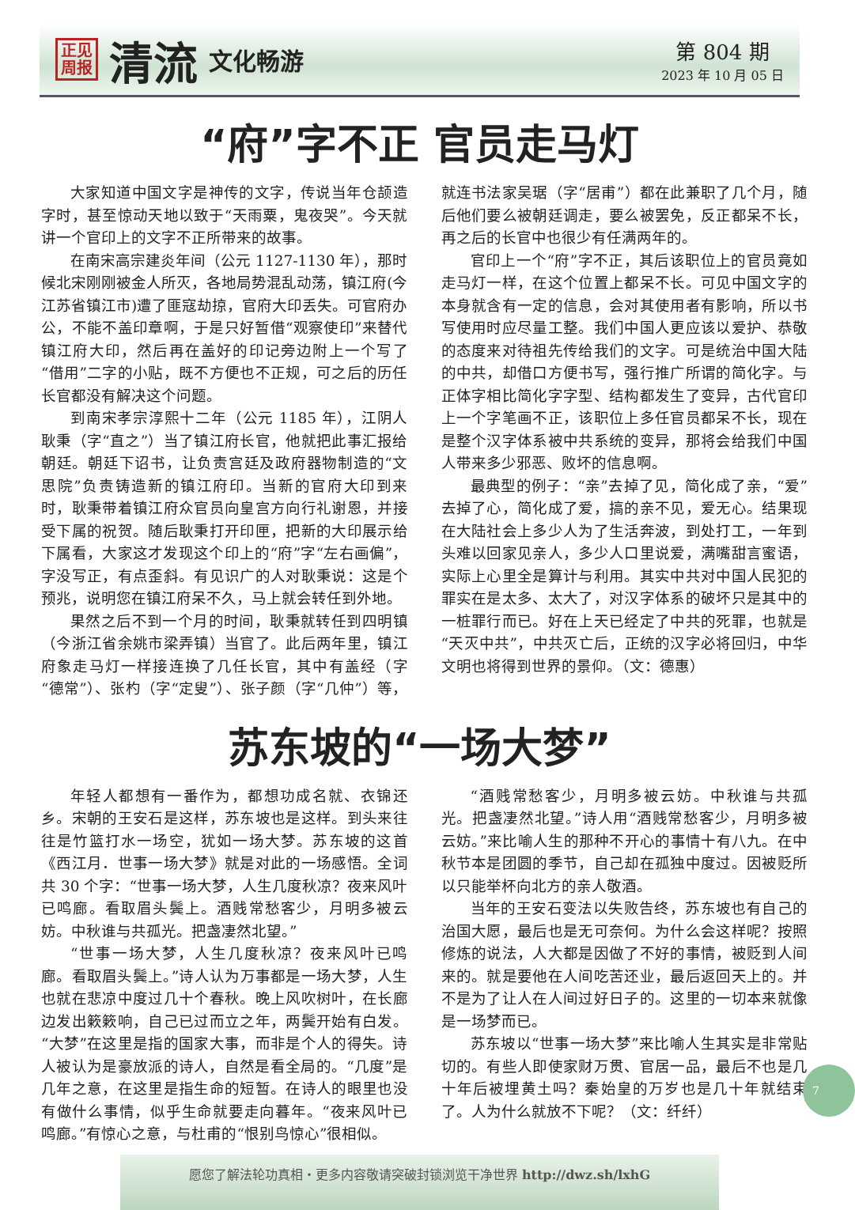正见
周报
清流 文化畅游
第 804 期
2023 年 10 月 05 日
“府”字不正 官员走马灯
大家知道中国文字是神传的文字，传说当年仓颉造字时，甚至惊动天地以致于“天雨粟，鬼夜哭”。今天就讲一个官印上的文字不正所带来的故事。
在南宋高宗建炎年间（公元 1127-1130 年），那时候北宋刚刚被金人所灭，各地局势混乱动荡，镇江府(今江苏省镇江市)遭了匪寇劫掠，官府大印丢失。可官府办公，不能不盖印章啊，于是只好暂借“观察使印”来替代镇江府大印，然后再在盖好的印记旁边附上一个写了“借用”二字的小贴，既不方便也不正规，可之后的历任长官都没有解决这个问题。
到南宋孝宗淳熙十二年（公元 1185 年），江阴人耿秉（字“直之”）当了镇江府长官，他就把此事汇报给朝廷。朝廷下诏书，让负责宫廷及政府器物制造的“文思院”负责铸造新的镇江府印。当新的官府大印到来时，耿秉带着镇江府众官员向皇宫方向行礼谢恩，并接受下属的祝贺。随后耿秉打开印匣，把新的大印展示给下属看，大家这才发现这个印上的“府”字“左右画偏”，字没写正，有点歪斜。有见识广的人对耿秉说：这是个预兆，说明您在镇江府呆不久，马上就会转任到外地。
果然之后不到一个月的时间，耿秉就转任到四明镇（今浙江省余姚市梁弄镇）当官了。此后两年里，镇江府象走马灯一样接连换了几任长官，其中有盖经（字“德常”）、张杓（字“定叟”）、张子颜（字“几仲”）等，就连书法家吴琚（字“居甫”）都在此兼职了几个月，随后他们要么被朝廷调走，要么被罢免，反正都呆不长，再之后的长官中也很少有任满两年的。
官印上一个“府”字不正，其后该职位上的官员竟如走马灯一样，在这个位置上都呆不长。可见中国文字的本身就含有一定的信息，会对其使用者有影响，所以书写使用时应尽量工整。我们中国人更应该以爱护、恭敬的态度来对待祖先传给我们的文字。可是统治中国大陆的中共，却借口方便书写，强行推广所谓的简化字。与正体字相比简化字字型、结构都发生了变异，古代官印上一个字笔画不正，该职位上多任官员都呆不长，现在是整个汉字体系被中共系统的变异，那将会给我们中国人带来多少邪恶、败坏的信息啊。
最典型的例子：“亲”去掉了见，简化成了亲，“爱”去掉了心，简化成了爱，搞的亲不见，爱无心。结果现在大陆社会上多少人为了生活奔波，到处打工，一年到头难以回家见亲人，多少人口里说爱，满嘴甜言蜜语，实际上心里全是算计与利用。其实中共对中国人民犯的罪实在是太多、太大了，对汉字体系的破坏只是其中的一桩罪行而已。好在上天已经定了中共的死罪，也就是“天灭中共”，中共灭亡后，正统的汉字必将回归，中华文明也将得到世界的景仰。（文：德惠）
苏东坡的“一场大梦”
年轻人都想有一番作为，都想功成名就、衣锦还乡。宋朝的王安石是这样，苏东坡也是这样。到头来往往是竹篮打水一场空，犹如一场大梦。苏东坡的这首《西江月．世事一场大梦》就是对此的一场感悟。全词共 30 个字：“世事一场大梦，人生几度秋凉？夜来风叶已鸣廊。看取眉头鬓上。酒贱常愁客少，月明多被云妨。中秋谁与共孤光。把盏凄然北望。”
“世事一场大梦，人生几度秋凉？夜来风叶已鸣廊。看取眉头鬓上。”诗人认为万事都是一场大梦，人生也就在悲凉中度过几十个春秋。晚上风吹树叶，在长廊边发出簌簌响，自己已过而立之年，两鬓开始有白发。“大梦”在这里是指的国家大事，而非是个人的得失。诗人被认为是豪放派的诗人，自然是看全局的。“几度”是几年之意，在这里是指生命的短暂。在诗人的眼里也没有做什么事情，似乎生命就要走向暮年。“夜来风叶已鸣廊。”有惊心之意，与杜甫的“恨别鸟惊心”很相似。
“酒贱常愁客少，月明多被云妨。中秋谁与共孤光。把盏凄然北望。”诗人用“酒贱常愁客少，月明多被云妨。”来比喻人生的那种不开心的事情十有八九。在中秋节本是团圆的季节，自己却在孤独中度过。因被贬所以只能举杯向北方的亲人敬酒。
当年的王安石变法以失败告终，苏东坡也有自己的治国大愿，最后也是无可奈何。为什么会这样呢？按照修炼的说法，人大都是因做了不好的事情，被贬到人间来的。就是要他在人间吃苦还业，最后返回天上的。并不是为了让人在人间过好日子的。这里的一切本来就像是一场梦而已。
苏东坡以“世事一场大梦”来比喻人生其实是非常贴切的。有些人即使家财万贯、官居一品，最后不也是几十年后被埋黄土吗？秦始皇的万岁也是几十年就结束了。人为什么就放不下呢？（文：纤纤）
7
愿您了解法轮功真相・更多内容敬请突破封锁浏览干净世界 http://dwz.sh/lxhG